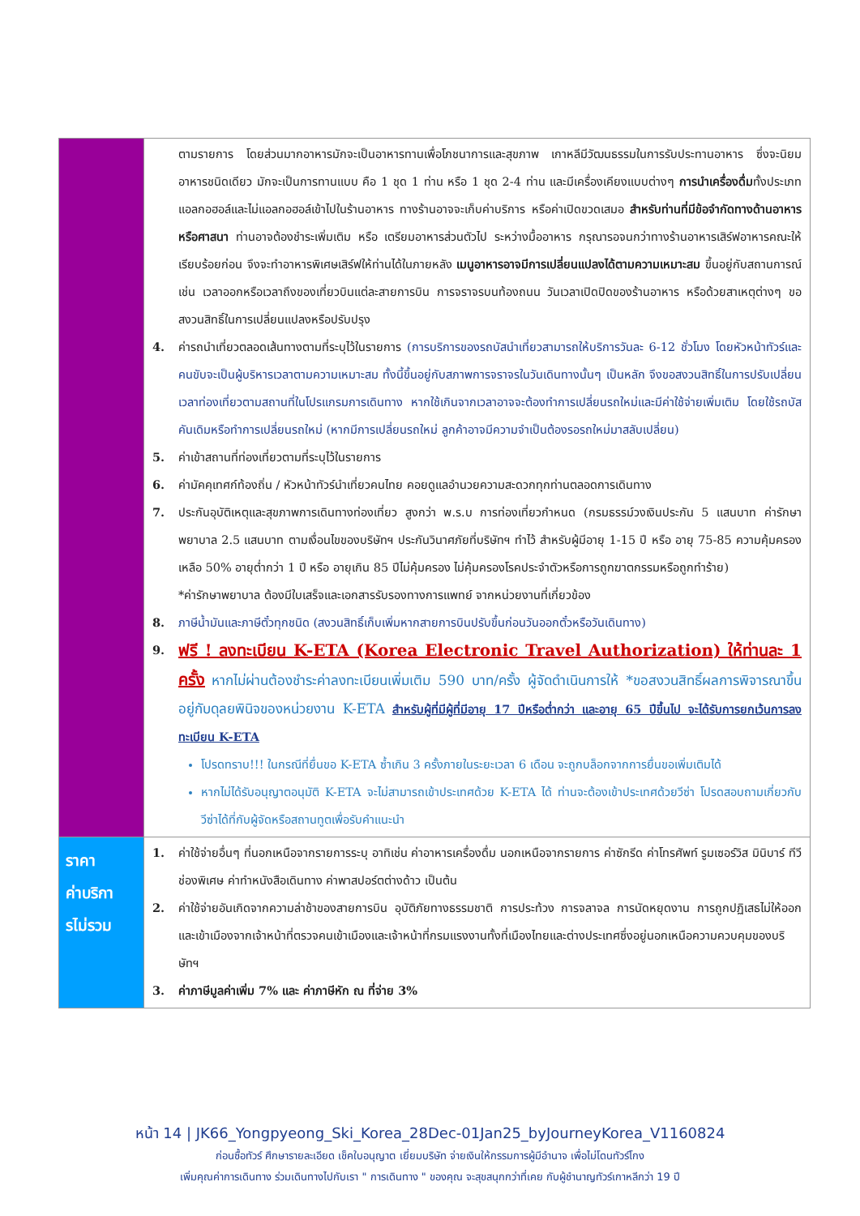| | ตามรายการ โดยส่วนมากอาหารมักจะเป็นอาหารทานเพื่อโภชนาการและสุขภาพ เกาหลีมีวัฒนธรรมในการรับประทานอาหาร ซึ่งจะนิยมอาหารชนิดเดียว มักจะเป็นการทานแบบ คือ 1 ชุด 1 ท่าน หรือ 1 ชุด 2-4 ท่าน และมีเครื่องเคียงแบบต่างๆ การนำเครื่องดื่ม ทั้งประเภทแอลกอฮอล์และไม่แอลกอฮอล์เข้าไปในร้านอาหาร ทางร้านอาจจะเก็บค่าบริการ หรือค่าเปิดขวดเสมอ สำหรับท่านที่มีข้อจำกัดทางด้านอาหารหรือศาสนา ท่านอาจต้องชำระเพิ่มเติม หรือ เตรียมอาหารส่วนตัวไป ระหว่างมื้ออาหาร กรุณารอจนกว่าทางร้านอาหารเสิร์ฟอาหารคณะให้เรียบร้อยก่อน จึงจะทำอาหารพิเศษเสิร์ฟให้ท่านได้ในภายหลัง เมนูอาหารอาจมีการเปลี่ยนแปลงได้ตามความเหมาะสม ขึ้นอยู่กับสถานการณ์ เช่น เวลาออกหรือเวลาถึงของเที่ยวบินแต่ละสายการบิน การจราจรบนท้องถนน วันเวลาเปิดปิดของร้านอาหาร หรือด้วยสาเหตุต่างๆ ขอสงวนสิทธิ์ในการเปลี่ยนแปลงหรือปรับปรุง 4. ค่ารถนำเที่ยวตลอดเส้นทางตามที่ระบุไว้ในรายการ (การบริการของรถบัสนำเที่ยวสามารถให้บริการวันละ 6-12 ชั่วโมง โดยหัวหน้าทัวร์และคนขับจะเป็นผู้บริหารเวลาตามความเหมาะสม ทั้งนี้ขึ้นอยู่กับสภาพการจราจรในวันเดินทางนั้นๆ เป็นหลัก จึงขอสงวนสิทธิ์ในการปรับเปลี่ยนเวลาท่องเที่ยวตามสถานที่ในโปรแกรมการเดินทาง หากใช้เกินจากเวลาอาจจะต้องทำการเปลี่ยนรถใหม่และมีค่าใช้จ่ายเพิ่มเติม โดยใช้รถบัสคันเดิมหรือทำการเปลี่ยนรถใหม่ (หากมีการเปลี่ยนรถใหม่ ลูกค้าอาจมีความจำเป็นต้องรอรถใหม่มาสลับเปลี่ยน) 5. ค่าเข้าสถานที่ท่องเที่ยวตามที่ระบุไว้ในรายการ 6. ค่ามัคคุเทศก์ท้องถิ่น / หัวหน้าทัวร์นำเที่ยวคนไทย คอยดูแลอำนวยความสะดวกทุกท่านตลอดการเดินทาง 7. ประกันอุบัติเหตุและสุขภาพการเดินทางท่องเที่ยว สูงกว่า พ.ร.บ การท่องเที่ยวกำหนด (กรมธรรม์วงเงินประกัน 5 แสนบาท ค่ารักษาพยาบาล 2.5 แสนบาท ตามเงื่อนไขของบริษัทฯ ประกันวินาศภัยที่บริษัทฯ ทำไว้ สำหรับผู้มีอายุ 1-15 ปี หรือ อายุ 75-85 ความคุ้มครองเหลือ 50% อายุต่ำกว่า 1 ปี หรือ อายุเกิน 85 ปีไม่คุ้มครอง ไม่คุ้มครองโรคประจำตัวหรือการถูกฆาตกรรมหรือถูกทำร้าย) *ค่ารักษาพยาบาล ต้องมีใบเสร็จและเอกสารรับรองทางการแพทย์ จากหน่วยงานที่เกี่ยวข้อง 8. ภาษีน้ำมันและภาษีตั๋วทุกชนิด (สงวนสิทธิ์เก็บเพิ่มหากสายการบินปรับขึ้นก่อนวันออกตั๋วหรือวันเดินทาง) 9. ฟรี ! ลงทะเบียน K-ETA (Korea Electronic Travel Authorization) ให้ท่านละ 1 ครั้ง หากไม่ผ่านต้องชำระค่าลงทะเบียนเพิ่มเติม 590 บาท/ครั้ง ผู้จัดดำเนินการให้ *ขอสงวนสิทธิ์ผลการพิจารณาขึ้นอยู่กับดุลยพินิจของหน่วยงาน K-ETA สำหรับผู้ที่มีผู้ที่มีอายุ 17 ปีหรือต่ำกว่า และอายุ 65 ปีขึ้นไป จะได้รับการยกเว้นการลงทะเบียน K-ETA โปรดทราบ!!! ในกรณีที่ยื่นขอ K-ETA ซ้ำเกิน 3 ครั้งภายในระยะเวลา 6 เดือน จะถูกบล็อกจากการยื่นขอเพิ่มเติมได้ หากไม่ได้รับอนุญาตอนุมัติ K-ETA จะไม่สามารถเข้าประเทศด้วย K-ETA ได้ ท่านจะต้องเข้าประเทศด้วยวีซ่า โปรดสอบถามเกี่ยวกับวีซ่าได้ที่กับผู้จัดหรือสถานทูตเพื่อรับคำแนะนำ |
| ราคา ค่าบริกา รไม่รวม | 1. ค่าใช้จ่ายอื่นๆ ที่นอกเหนือจากรายการระบุ อาทิเช่น ค่าอาหารเครื่องดื่ม นอกเหนือจากรายการ ค่าซักรีด ค่าโทรศัพท์ รูมเซอร์วิส มินิบาร์ ทีวีช่องพิเศษ ค่าทำหนังสือเดินทาง ค่าพาสปอร์ตต่างด้าว เป็นต้น 2. ค่าใช้จ่ายอันเกิดจากความล่าช้าของสายการบิน อุบัติภัยทางธรรมชาติ การประท้วง การจลาจล การนัดหยุดงาน การถูกปฏิเสธไม่ให้ออกและเข้าเมืองจากเจ้าหน้าที่ตรวจคนเข้าเมืองและเจ้าหน้าที่กรมแรงงานทั้งที่เมืองไทยและต่างประเทศซึ่งอยู่นอกเหนือความควบคุมของบริษัทฯ 3. ค่าภาษีมูลค่าเพิ่ม 7% และ ค่าภาษีหัก ณ ที่จ่าย 3% |
หน้า 14 | JK66_Yongpyeong_Ski_Korea_28Dec-01Jan25_byJourneyKorea_V1160824
ก่อนซื้อทัวร์ ศึกษารายละเอียด เช็คใบอนุญาต เยี่ยมบริษัท จ่ายเงินให้กรรมการผู้มีอำนาจ เพื่อไม่โดนทัวร์โกง
เพิ่มคุณค่าการเดินทาง ร่วมเดินทางไปกับเรา " การเดินทาง " ของคุณ จะสุขสนุกกว่าที่เคย กับผู้ชำนาญทัวร์เกาหลีกว่า 19 ปี